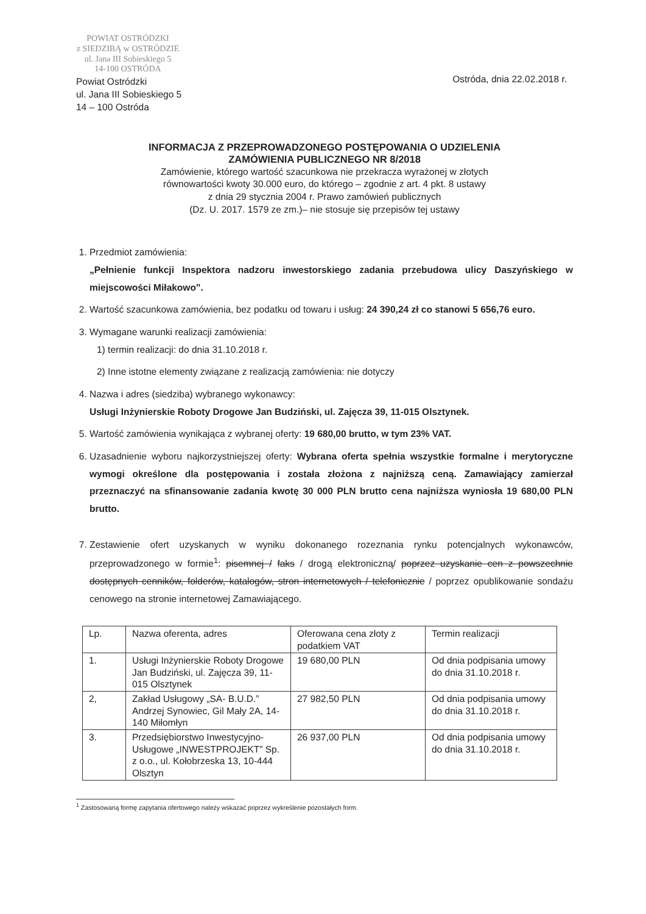POWIAT OSTRÓDZKI
z SIEDZIBĄ w OSTRÓDZIE
ul. Jana III Sobieskiego 5
14-100 OSTRÓDA
Powiat Ostródzki
ul. Jana III Sobieskiego 5
14 – 100 Ostróda
Ostróda, dnia 22.02.2018 r.
INFORMACJA Z PRZEPROWADZONEGO POSTĘPOWANIA O UDZIELENIA
ZAMÓWIENIA PUBLICZNEGO NR 8/2018
Zamówienie, którego wartość szacunkowa nie przekracza wyrażonej w złotych
równowartości kwoty 30.000 euro, do którego – zgodnie z art. 4 pkt. 8 ustawy
z dnia 29 stycznia 2004 r. Prawo zamówień publicznych
(Dz. U. 2017. 1579 ze zm.)– nie stosuje się przepisów tej ustawy
1. Przedmiot zamówienia:
„Pełnienie funkcji Inspektora nadzoru inwestorskiego zadania przebudowa ulicy Daszyńskiego w miejscowości Miłakowo”.
2. Wartość szacunkowa zamówienia, bez podatku od towaru i usług: 24 390,24 zł co stanowi 5 656,76 euro.
3. Wymagane warunki realizacji zamówienia:
1) termin realizacji: do dnia 31.10.2018 r.
2) Inne istotne elementy związane z realizacją zamówienia: nie dotyczy
4. Nazwa i adres (siedziba) wybranego wykonawcy:
Usługi Inżynierskie Roboty Drogowe Jan Budziński, ul. Zajęcza 39, 11-015 Olsztynek.
5. Wartość zamówienia wynikająca z wybranej oferty: 19 680,00 brutto, w tym 23% VAT.
6. Uzasadnienie wyboru najkorzystniejszej oferty: Wybrana oferta spełnia wszystkie formalne i merytoryczne wymogi określone dla postępowania i została złożona z najniższą ceną. Zamawiający zamierzał przeznaczyć na sfinansowanie zadania kwotę 30 000 PLN brutto cena najniższa wyniosła 19 680,00 PLN brutto.
7. Zestawienie ofert uzyskanych w wyniku dokonanego rozeznania rynku potencjalnych wykonawców, przeprowadzonego w formie<sup>1</sup>: pisemnej / faks / drogą elektroniczną/ poprzez uzyskanie cen z powszechnie dostępnych cenników, folderów, katalogów, stron internetowych / telefonicznie / poprzez opublikowanie sondażu cenowego na stronie internetowej Zamawiającego.
| Lp. | Nazwa oferenta, adres | Oferowana cena złoty z podatkiem VAT | Termin realizacji |
| --- | --- | --- | --- |
| 1. | Usługi Inżynierskie Roboty Drogowe Jan Budziński, ul. Zajęcza 39, 11-015 Olsztynek | 19 680,00 PLN | Od dnia podpisania umowy do dnia 31.10.2018 r. |
| 2, | Zakład Usługowy „SA- B.U.D.” Andrzej Synowiec, Gil Mały 2A, 14-140 Miłomłyn | 27 982,50 PLN | Od dnia podpisania umowy do dnia 31.10.2018 r. |
| 3. | Przedsiębiorstwo Inwestycyjno-Usługowe „INWESTPROJEKT” Sp. z o.o., ul. Kołobrzeska 13, 10-444 Olsztyn | 26 937,00 PLN | Od dnia podpisania umowy do dnia 31.10.2018 r. |
<sup>1</sup> Zastosowaną formę zapytania ofertowego należy wskazać poprzez wykreślenie pozostałych form.